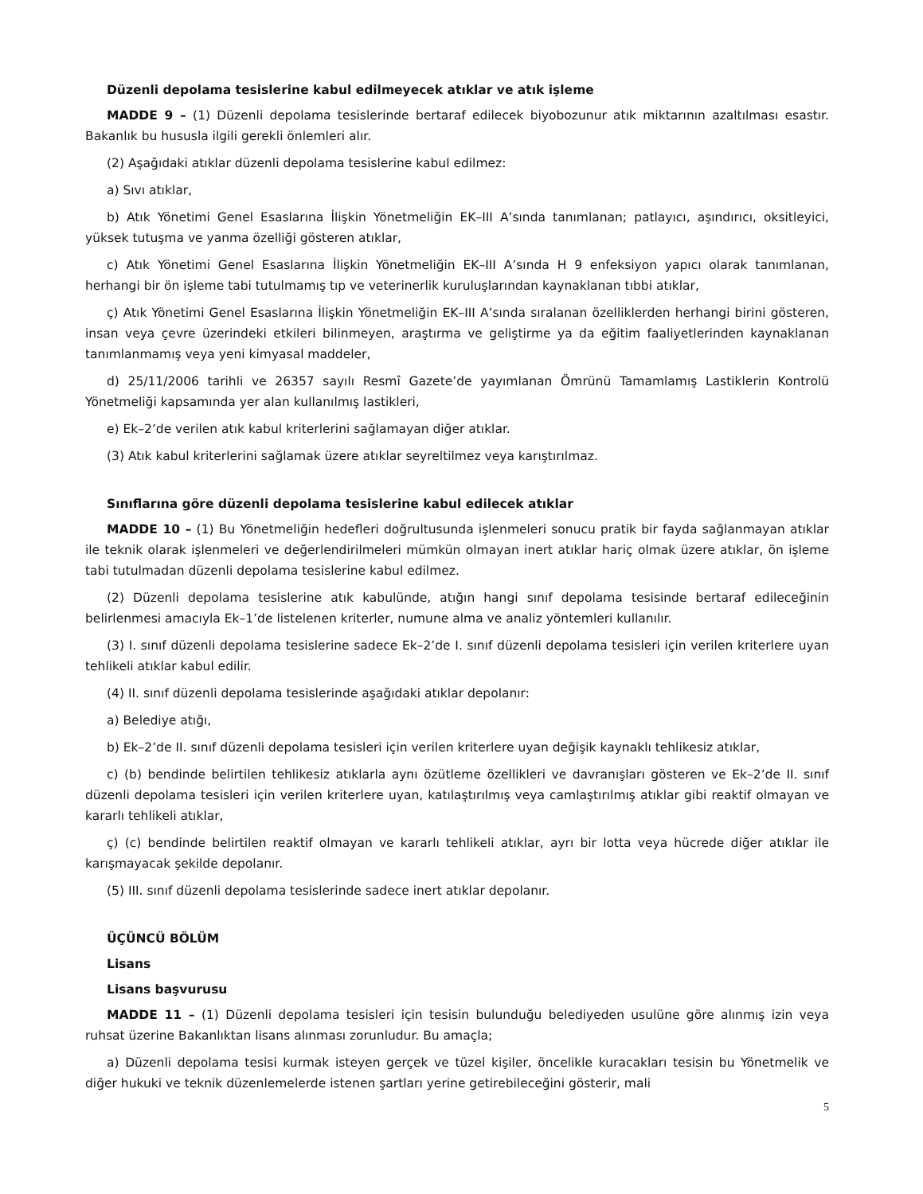Düzenli depolama tesislerine kabul edilmeyecek atıklar ve atık işleme
MADDE 9 – (1) Düzenli depolama tesislerinde bertaraf edilecek biyobozunur atık miktarının azaltılması esastır. Bakanlık bu hususla ilgili gerekli önlemleri alır.
(2) Aşağıdaki atıklar düzenli depolama tesislerine kabul edilmez:
a) Sıvı atıklar,
b) Atık Yönetimi Genel Esaslarına İlişkin Yönetmeliğin EK–III A’sında tanımlanan; patlayıcı, aşındırıcı, oksitleyici, yüksek tutuşma ve yanma özelliği gösteren atıklar,
c) Atık Yönetimi Genel Esaslarına İlişkin Yönetmeliğin EK–III A’sında H 9 enfeksiyon yapıcı olarak tanımlanan, herhangi bir ön işleme tabi tutulmamış tıp ve veterinerlik kuruluşlarından kaynaklanan tıbbi atıklar,
ç) Atık Yönetimi Genel Esaslarına İlişkin Yönetmeliğin EK–III A’sında sıralanan özelliklerden herhangi birini gösteren, insan veya çevre üzerindeki etkileri bilinmeyen, araştırma ve geliştirme ya da eğitim faaliyetlerinden kaynaklanan tanımlanmamış veya yeni kimyasal maddeler,
d) 25/11/2006 tarihli ve 26357 sayılı Resmî Gazete’de yayımlanan Ömrünü Tamamlamış Lastiklerin Kontrolü Yönetmeliği kapsamında yer alan kullanılmış lastikleri,
e) Ek–2’de verilen atık kabul kriterlerini sağlamayan diğer atıklar.
(3) Atık kabul kriterlerini sağlamak üzere atıklar seyreltilmez veya karıştırılmaz.
Sınıflarına göre düzenli depolama tesislerine kabul edilecek atıklar
MADDE 10 – (1) Bu Yönetmeliğin hedefleri doğrultusunda işlenmeleri sonucu pratik bir fayda sağlanmayan atıklar ile teknik olarak işlenmeleri ve değerlendirilmeleri mümkün olmayan inert atıklar hariç olmak üzere atıklar, ön işleme tabi tutulmadan düzenli depolama tesislerine kabul edilmez.
(2) Düzenli depolama tesislerine atık kabulünde, atığın hangi sınıf depolama tesisinde bertaraf edileceğinin belirlenmesi amacıyla Ek–1’de listelenen kriterler, numune alma ve analiz yöntemleri kullanılır.
(3) I. sınıf düzenli depolama tesislerine sadece Ek–2’de I. sınıf düzenli depolama tesisleri için verilen kriterlere uyan tehlikeli atıklar kabul edilir.
(4) II. sınıf düzenli depolama tesislerinde aşağıdaki atıklar depolanır:
a) Belediye atığı,
b) Ek–2’de II. sınıf düzenli depolama tesisleri için verilen kriterlere uyan değişik kaynaklı tehlikesiz atıklar,
c) (b) bendinde belirtilen tehlikesiz atıklarla aynı özütleme özellikleri ve davranışları gösteren ve Ek–2’de II. sınıf düzenli depolama tesisleri için verilen kriterlere uyan, katılaştırılmış veya camlaştırılmış atıklar gibi reaktif olmayan ve kararlı tehlikeli atıklar,
ç) (c) bendinde belirtilen reaktif olmayan ve kararlı tehlikeli atıklar, ayrı bir lotta veya hücrede diğer atıklar ile karışmayacak şekilde depolanır.
(5) III. sınıf düzenli depolama tesislerinde sadece inert atıklar depolanır.
ÜÇÜNCÜ BÖLÜM
Lisans
Lisans başvurusu
MADDE 11 – (1) Düzenli depolama tesisleri için tesisin bulunduğu belediyeden usulüne göre alınmış izin veya ruhsat üzerine Bakanlıktan lisans alınması zorunludur. Bu amaçla;
a) Düzenli depolama tesisi kurmak isteyen gerçek ve tüzel kişiler, öncelikle kuracakları tesisin bu Yönetmelik ve diğer hukuki ve teknik düzenlemelerde istenen şartları yerine getirebileceğini gösterir, mali
5